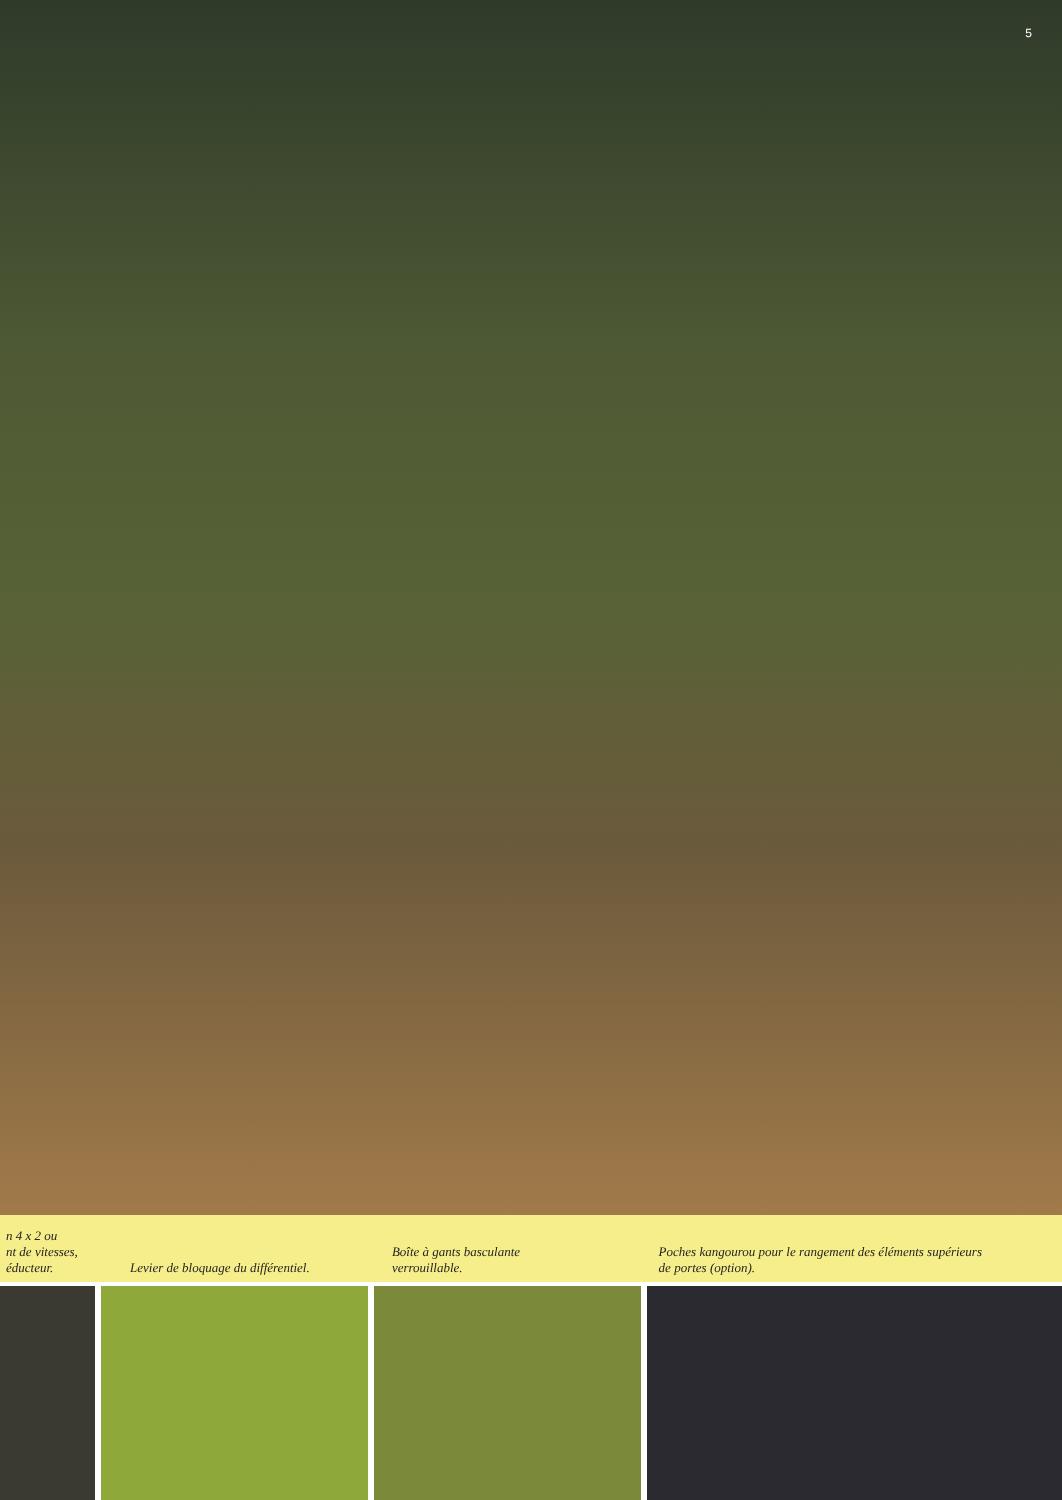5
n 4 x 2 ou
nt de vitesses,
éducteur.
Levier de bloquage du différentiel.
Boîte à gants basculante
verrouillable.
Poches kangourou pour le rangement des éléments supérieurs
de portes (option).